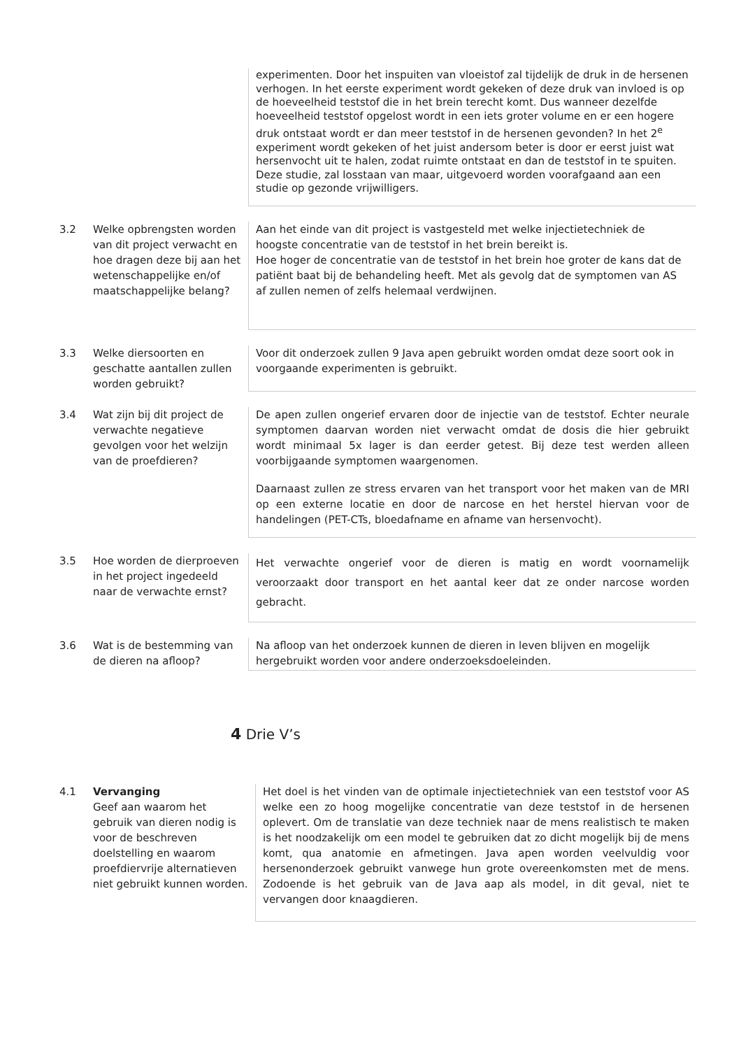| | | experimenten. Door het inspuiten van vloeistof zal tijdelijk de druk in de hersenen verhogen. In het eerste experiment wordt gekeken of deze druk van invloed is op de hoeveelheid teststof die in het brein terecht komt. Dus wanneer dezelfde hoeveelheid teststof opgelost wordt in een iets groter volume en er een hogere druk ontstaat wordt er dan meer teststof in de hersenen gevonden? In het 2<sup>e</sup> experiment wordt gekeken of het juist andersom beter is door er eerst juist wat hersenvocht uit te halen, zodat ruimte ontstaat en dan de teststof in te spuiten. Deze studie, zal losstaan van maar, uitgevoerd worden voorafgaand aan een studie op gezonde vrijwilligers. |
| 3.2 | Welke opbrengsten worden van dit project verwacht en hoe dragen deze bij aan het wetenschappelijke en/of maatschappelijke belang? | Aan het einde van dit project is vastgesteld met welke injectietechniek de hoogste concentratie van de teststof in het brein bereikt is. Hoe hoger de concentratie van de teststof in het brein hoe groter de kans dat de patiënt baat bij de behandeling heeft. Met als gevolg dat de symptomen van AS af zullen nemen of zelfs helemaal verdwijnen. |
| 3.3 | Welke diersoorten en geschatte aantallen zullen worden gebruikt? | Voor dit onderzoek zullen 9 Java apen gebruikt worden omdat deze soort ook in voorgaande experimenten is gebruikt. |
| 3.4 | Wat zijn bij dit project de verwachte negatieve gevolgen voor het welzijn van de proefdieren? | De apen zullen ongerief ervaren door de injectie van de teststof. Echter neurale symptomen daarvan worden niet verwacht omdat de dosis die hier gebruikt wordt minimaal 5x lager is dan eerder getest. Bij deze test werden alleen voorbijgaande symptomen waargenomen. Daarnaast zullen ze stress ervaren van het transport voor het maken van de MRI op een externe locatie en door de narcose en het herstel hiervan voor de handelingen (PET-CTs, bloedafname en afname van hersenvocht). |
| 3.5 | Hoe worden de dierproeven in het project ingedeeld naar de verwachte ernst? | Het verwachte ongerief voor de dieren is matig en wordt voornamelijk veroorzaakt door transport en het aantal keer dat ze onder narcose worden gebracht. |
| 3.6 | Wat is de bestemming van de dieren na afloop? | Na afloop van het onderzoek kunnen de dieren in leven blijven en mogelijk hergebruikt worden voor andere onderzoeksdoeleinden. |
4 Drie V’s
| 4.1 | Vervanging Geef aan waarom het gebruik van dieren nodig is voor de beschreven doelstelling en waarom proefdiervrije alternatieven niet gebruikt kunnen worden. | Het doel is het vinden van de optimale injectietechniek van een teststof voor AS welke een zo hoog mogelijke concentratie van deze teststof in de hersenen oplevert. Om de translatie van deze techniek naar de mens realistisch te maken is het noodzakelijk om een model te gebruiken dat zo dicht mogelijk bij de mens komt, qua anatomie en afmetingen. Java apen worden veelvuldig voor hersenonderzoek gebruikt vanwege hun grote overeenkomsten met de mens. Zodoende is het gebruik van de Java aap als model, in dit geval, niet te vervangen door knaagdieren. |